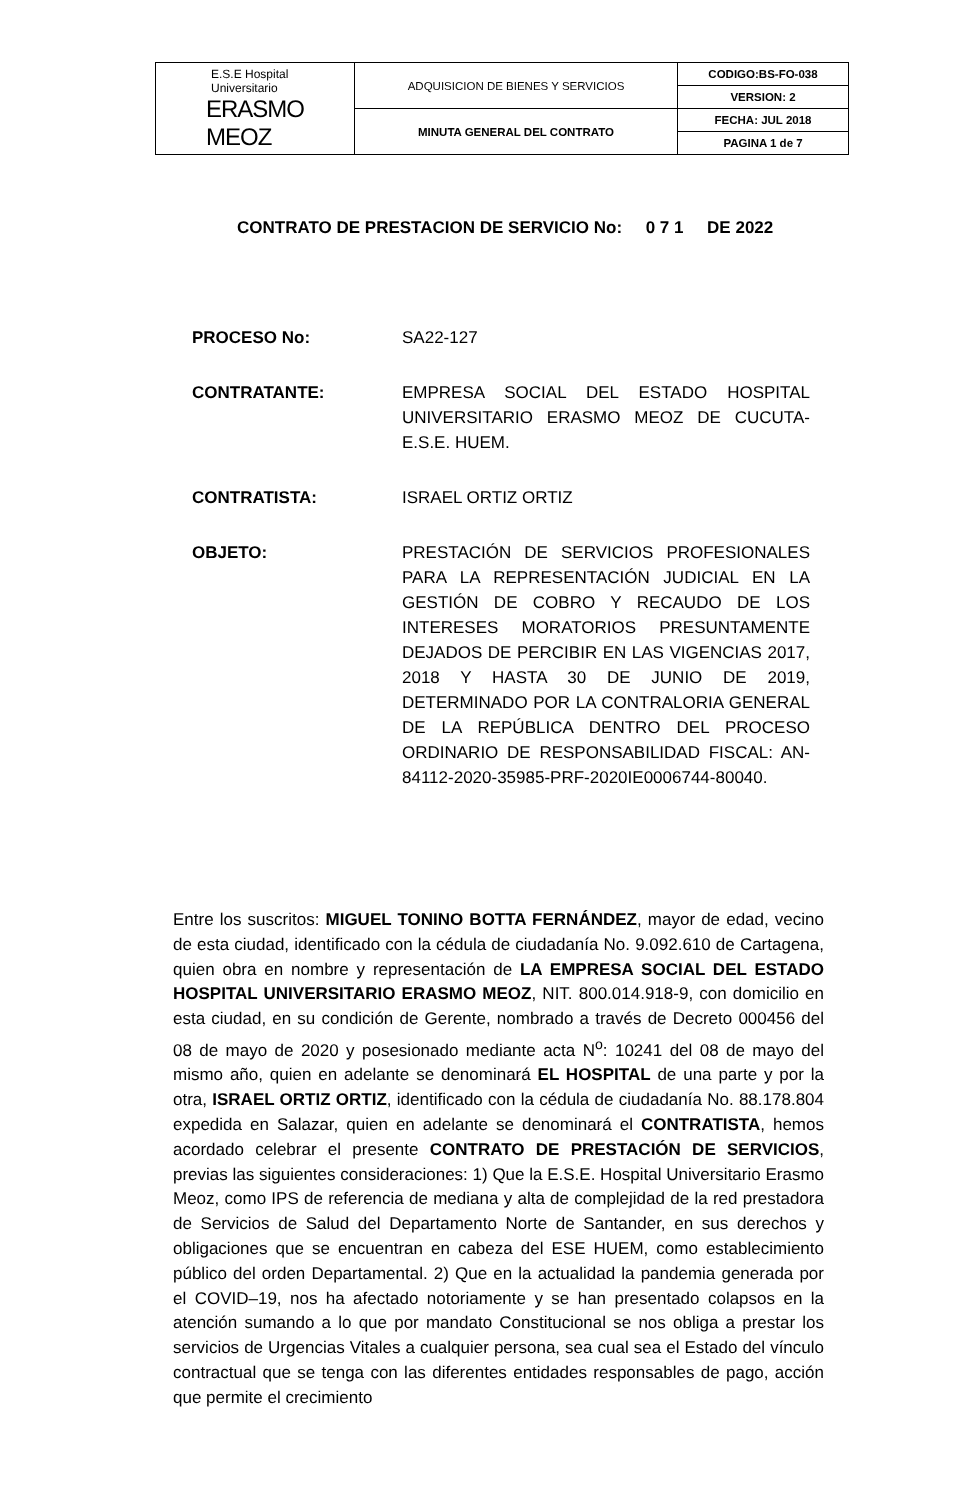| E.S.E Hospital Universitario ERASMO MEOZ | ADQUISICION DE BIENES Y SERVICIOS | CODIGO:BS-FO-038 |
| | | VERSION: 2 |
| | MINUTA GENERAL DEL CONTRATO | FECHA: JUL 2018 |
| | | PAGINA 1 de 7 |
CONTRATO DE PRESTACION DE SERVICIO No: 0 7 1 DE 2022
PROCESO No: SA22-127
CONTRATANTE: EMPRESA SOCIAL DEL ESTADO HOSPITAL UNIVERSITARIO ERASMO MEOZ DE CUCUTA- E.S.E. HUEM.
CONTRATISTA: ISRAEL ORTIZ ORTIZ
OBJETO: PRESTACIÓN DE SERVICIOS PROFESIONALES PARA LA REPRESENTACIÓN JUDICIAL EN LA GESTIÓN DE COBRO Y RECAUDO DE LOS INTERESES MORATORIOS PRESUNTAMENTE DEJADOS DE PERCIBIR EN LAS VIGENCIAS 2017, 2018 Y HASTA 30 DE JUNIO DE 2019, DETERMINADO POR LA CONTRALORIA GENERAL DE LA REPÚBLICA DENTRO DEL PROCESO ORDINARIO DE RESPONSABILIDAD FISCAL: AN-84112-2020-35985-PRF-2020IE0006744-80040.
Entre los suscritos: MIGUEL TONINO BOTTA FERNÁNDEZ, mayor de edad, vecino de esta ciudad, identificado con la cédula de ciudadanía No. 9.092.610 de Cartagena, quien obra en nombre y representación de LA EMPRESA SOCIAL DEL ESTADO HOSPITAL UNIVERSITARIO ERASMO MEOZ, NIT. 800.014.918-9, con domicilio en esta ciudad, en su condición de Gerente, nombrado a través de Decreto 000456 del 08 de mayo de 2020 y posesionado mediante acta N<sup>o</sup>: 10241 del 08 de mayo del mismo año, quien en adelante se denominará EL HOSPITAL de una parte y por la otra, ISRAEL ORTIZ ORTIZ, identificado con la cédula de ciudadanía No. 88.178.804 expedida en Salazar, quien en adelante se denominará el CONTRATISTA, hemos acordado celebrar el presente CONTRATO DE PRESTACIÓN DE SERVICIOS, previas las siguientes consideraciones: 1) Que la E.S.E. Hospital Universitario Erasmo Meoz, como IPS de referencia de mediana y alta de complejidad de la red prestadora de Servicios de Salud del Departamento Norte de Santander, en sus derechos y obligaciones que se encuentran en cabeza del ESE HUEM, como establecimiento público del orden Departamental. 2) Que en la actualidad la pandemia generada por el COVID–19, nos ha afectado notoriamente y se han presentado colapsos en la atención sumando a lo que por mandato Constitucional se nos obliga a prestar los servicios de Urgencias Vitales a cualquier persona, sea cual sea el Estado del vínculo contractual que se tenga con las diferentes entidades responsables de pago, acción que permite el crecimiento